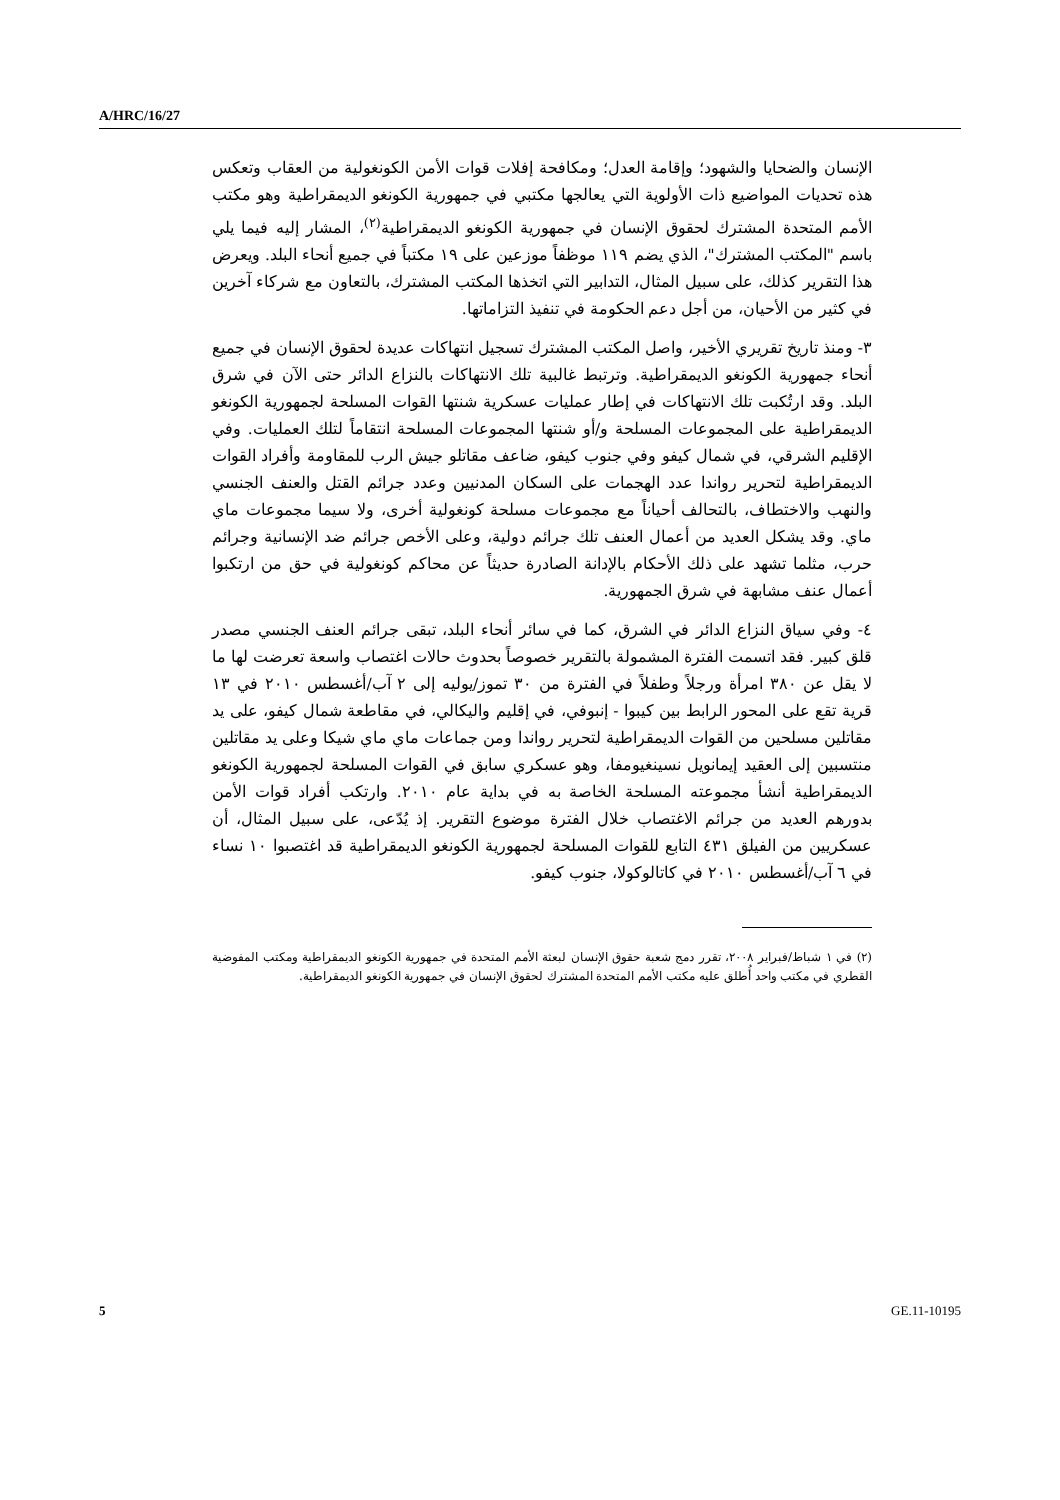A/HRC/16/27
الإنسان والضحايا والشهود؛ وإقامة العدل؛ ومكافحة إفلات قوات الأمن الكونغولية من العقاب وتعكس هذه تحديات المواضيع ذات الأولوية التي يعالجها مكتبي في جمهورية الكونغو الديمقراطية وهو مكتب الأمم المتحدة المشترك لحقوق الإنسان في جمهورية الكونغو الديمقراطية<sup>(٢)</sup>، المشار إليه فيما يلي باسم "المكتب المشترك"، الذي يضم ١١٩ موظفاً موزعين على ١٩ مكتباً في جميع أنحاء البلد. ويعرض هذا التقرير كذلك، على سبيل المثال، التدابير التي اتخذها المكتب المشترك، بالتعاون مع شركاء آخرين في كثير من الأحيان، من أجل دعم الحكومة في تنفيذ التزاماتها.
٣- ومنذ تاريخ تقريري الأخير، واصل المكتب المشترك تسجيل انتهاكات عديدة لحقوق الإنسان في جميع أنحاء جمهورية الكونغو الديمقراطية. وترتبط غالبية تلك الانتهاكات بالنزاع الدائر حتى الآن في شرق البلد. وقد ارتُكبت تلك الانتهاكات في إطار عمليات عسكرية شنتها القوات المسلحة لجمهورية الكونغو الديمقراطية على المجموعات المسلحة و/أو شنتها المجموعات المسلحة انتقاماً لتلك العمليات. وفي الإقليم الشرقي، في شمال كيفو وفي جنوب كيفو، ضاعف مقاتلو جيش الرب للمقاومة وأفراد القوات الديمقراطية لتحرير رواندا عدد الهجمات على السكان المدنيين وعدد جرائم القتل والعنف الجنسي والنهب والاختطاف، بالتحالف أحياناً مع مجموعات مسلحة كونغولية أخرى، ولا سيما مجموعات ماي ماي. وقد يشكل العديد من أعمال العنف تلك جرائم دولية، وعلى الأخص جرائم ضد الإنسانية وجرائم حرب، مثلما تشهد على ذلك الأحكام بالإدانة الصادرة حديثاً عن محاكم كونغولية في حق من ارتكبوا أعمال عنف مشابهة في شرق الجمهورية.
٤- وفي سياق النزاع الدائر في الشرق، كما في سائر أنحاء البلد، تبقى جرائم العنف الجنسي مصدر قلق كبير. فقد اتسمت الفترة المشمولة بالتقرير خصوصاً بحدوث حالات اغتصاب واسعة تعرضت لها ما لا يقل عن ٣٨٠ امرأة ورجلاً وطفلاً في الفترة من ٣٠ تموز/يوليه إلى ٢ آب/أغسطس ٢٠١٠ في ١٣ قرية تقع على المحور الرابط بين كيبوا - إنبوفي، في إقليم واليكالي، في مقاطعة شمال كيفو، على يد مقاتلين مسلحين من القوات الديمقراطية لتحرير رواندا ومن جماعات ماي ماي شيكا وعلى يد مقاتلين منتسبين إلى العقيد إيمانويل نسينغيومفا، وهو عسكري سابق في القوات المسلحة لجمهورية الكونغو الديمقراطية أنشأ مجموعته المسلحة الخاصة به في بداية عام ٢٠١٠. وارتكب أفراد قوات الأمن بدورهم العديد من جرائم الاغتصاب خلال الفترة موضوع التقرير. إذ يُدّعى، على سبيل المثال، أن عسكريين من الفيلق ٤٣١ التابع للقوات المسلحة لجمهورية الكونغو الديمقراطية قد اغتصبوا ١٠ نساء في ٦ آب/أغسطس ٢٠١٠ في كاتالوكولا، جنوب كيفو.
(٢) في ١ شباط/فبراير ٢٠٠٨، تقرر دمج شعبة حقوق الإنسان لبعثة الأمم المتحدة في جمهورية الكونغو الديمقراطية ومكتب المفوضية القطري في مكتب واحد أُطلق عليه مكتب الأمم المتحدة المشترك لحقوق الإنسان في جمهورية الكونغو الديمقراطية.
5 GE.11-10195